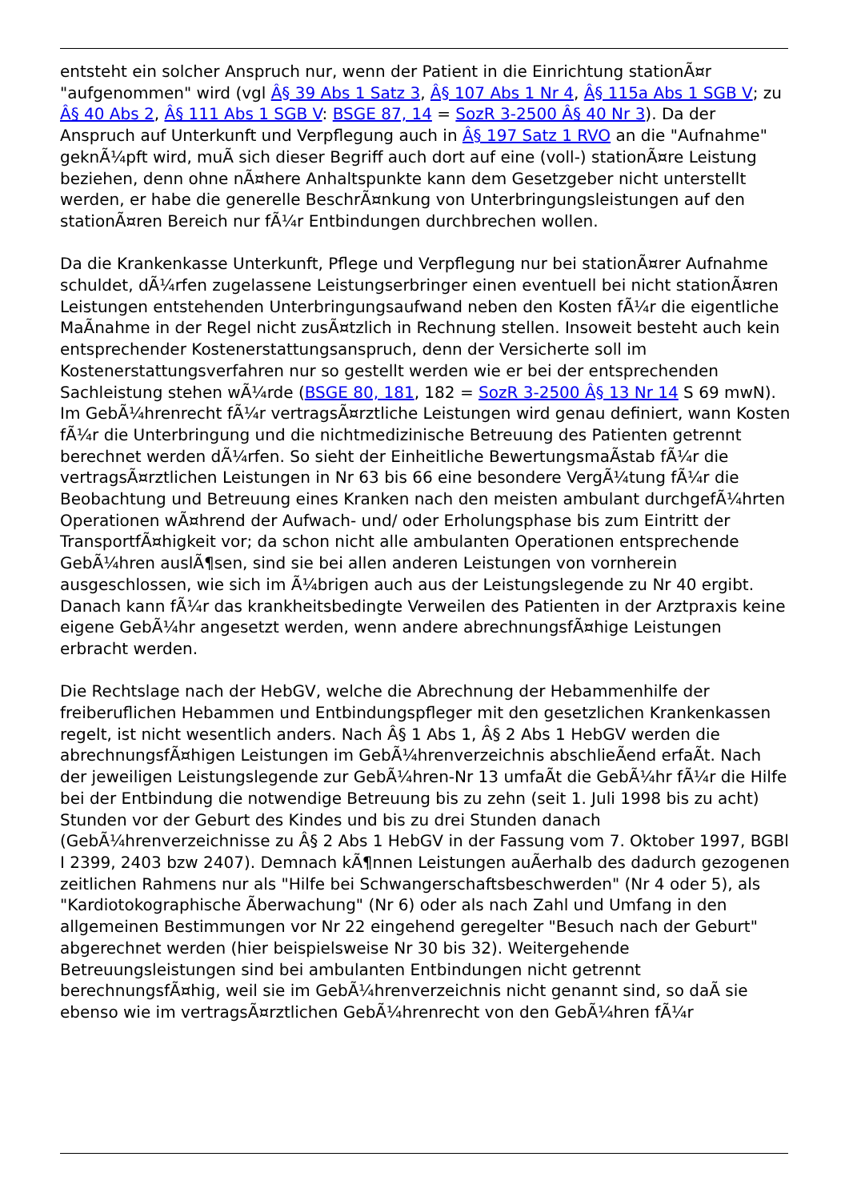entsteht ein solcher Anspruch nur, wenn der Patient in die Einrichtung stationÃ¤r "aufgenommen" wird (vgl Â§ 39 Abs 1 Satz 3, Â§ 107 Abs 1 Nr 4, Â§ 115a Abs 1 SGB V; zu Â§ 40 Abs 2, Â§ 111 Abs 1 SGB V: BSGE 87, 14 = SozR 3-2500 Â§ 40 Nr 3). Da der Anspruch auf Unterkunft und Verpflegung auch in Â§ 197 Satz 1 RVO an die "Aufnahme" geknÃ¼pft wird, muÃ sich dieser Begriff auch dort auf eine (voll-) stationÃ¤re Leistung beziehen, denn ohne nÃ¤here Anhaltspunkte kann dem Gesetzgeber nicht unterstellt werden, er habe die generelle BeschrÃ¤nkung von Unterbringungsleistungen auf den stationÃ¤ren Bereich nur fÃ¼r Entbindungen durchbrechen wollen.
Da die Krankenkasse Unterkunft, Pflege und Verpflegung nur bei stationÃ¤rer Aufnahme schuldet, dÃ¼rfen zugelassene Leistungserbringer einen eventuell bei nicht stationÃ¤ren Leistungen entstehenden Unterbringungsaufwand neben den Kosten fÃ¼r die eigentliche MaÃnahme in der Regel nicht zusÃ¤tzlich in Rechnung stellen. Insoweit besteht auch kein entsprechender Kostenerstattungsanspruch, denn der Versicherte soll im Kostenerstattungsverfahren nur so gestellt werden wie er bei der entsprechenden Sachleistung stehen wÃ¼rde (BSGE 80, 181, 182 = SozR 3-2500 Â§ 13 Nr 14 S 69 mwN). Im GebÃ¼hrenrecht fÃ¼r vertragsÃ¤rztliche Leistungen wird genau definiert, wann Kosten fÃ¼r die Unterbringung und die nichtmedizinische Betreuung des Patienten getrennt berechnet werden dÃ¼rfen. So sieht der Einheitliche BewertungsmaÃstab fÃ¼r die vertragsÃ¤rztlichen Leistungen in Nr 63 bis 66 eine besondere VergÃ¼tung fÃ¼r die Beobachtung und Betreuung eines Kranken nach den meisten ambulant durchgefÃ¼hrten Operationen wÃ¤hrend der Aufwach- und/ oder Erholungsphase bis zum Eintritt der TransportfÃ¤higkeit vor; da schon nicht alle ambulanten Operationen entsprechende GebÃ¼hren auslÃ¶sen, sind sie bei allen anderen Leistungen von vornherein ausgeschlossen, wie sich im Ã¼brigen auch aus der Leistungslegende zu Nr 40 ergibt. Danach kann fÃ¼r das krankheitsbedingte Verweilen des Patienten in der Arztpraxis keine eigene GebÃ¼hr angesetzt werden, wenn andere abrechnungsfÃ¤hige Leistungen erbracht werden.
Die Rechtslage nach der HebGV, welche die Abrechnung der Hebammenhilfe der freiberuflichen Hebammen und Entbindungspfleger mit den gesetzlichen Krankenkassen regelt, ist nicht wesentlich anders. Nach Â§ 1 Abs 1, Â§ 2 Abs 1 HebGV werden die abrechnungsfÃ¤higen Leistungen im GebÃ¼hrenverzeichnis abschlieÃend erfaÃt. Nach der jeweiligen Leistungslegende zur GebÃ¼hren-Nr 13 umfaÃt die GebÃ¼hr fÃ¼r die Hilfe bei der Entbindung die notwendige Betreuung bis zu zehn (seit 1. Juli 1998 bis zu acht) Stunden vor der Geburt des Kindes und bis zu drei Stunden danach (GebÃ¼hrenverzeichnisse zu Â§ 2 Abs 1 HebGV in der Fassung vom 7. Oktober 1997, BGBl I 2399, 2403 bzw 2407). Demnach kÃ¶nnen Leistungen auÃerhalb des dadurch gezogenen zeitlichen Rahmens nur als "Hilfe bei Schwangerschaftsbeschwerden" (Nr 4 oder 5), als "Kardiotokographische Ãberwachung" (Nr 6) oder als nach Zahl und Umfang in den allgemeinen Bestimmungen vor Nr 22 eingehend geregelter "Besuch nach der Geburt" abgerechnet werden (hier beispielsweise Nr 30 bis 32). Weitergehende Betreuungsleistungen sind bei ambulanten Entbindungen nicht getrennt berechnungsfÃ¤hig, weil sie im GebÃ¼hrenverzeichnis nicht genannt sind, so daÃ sie ebenso wie im vertragsÃ¤rztlichen GebÃ¼hrenrecht von den GebÃ¼hren fÃ¼r